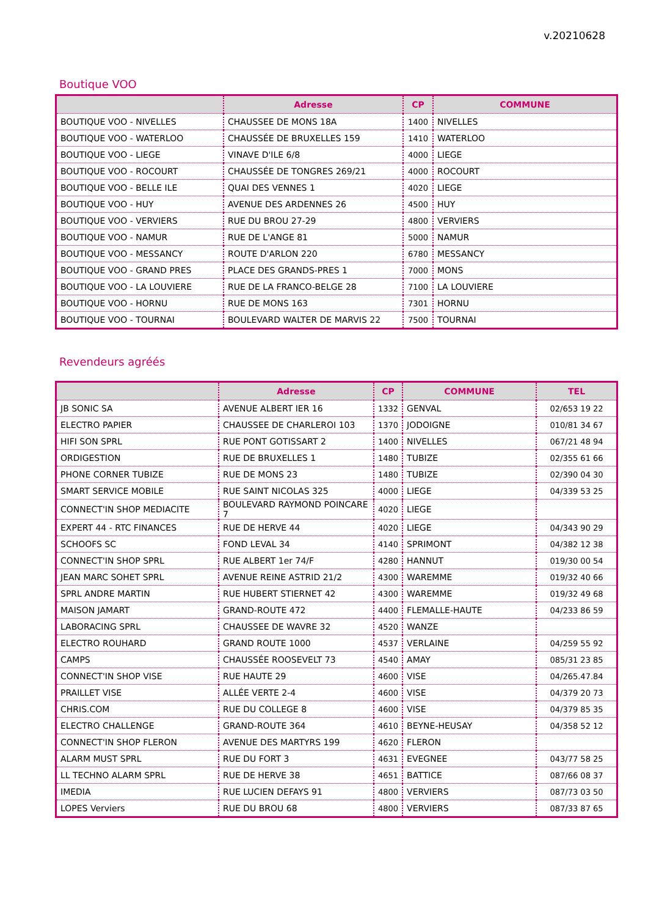v.20210628
Boutique VOO
| | Adresse | CP | COMMUNE |
| --- | --- | --- | --- |
| BOUTIQUE VOO - NIVELLES | CHAUSSEE DE MONS 18A | 1400 | NIVELLES |
| BOUTIQUE VOO - WATERLOO | CHAUSSÉE DE BRUXELLES 159 | 1410 | WATERLOO |
| BOUTIQUE VOO - LIEGE | VINAVE D'ILE 6/8 | 4000 | LIEGE |
| BOUTIQUE VOO - ROCOURT | CHAUSSÉE DE TONGRES 269/21 | 4000 | ROCOURT |
| BOUTIQUE VOO - BELLE ILE | QUAI DES VENNES 1 | 4020 | LIEGE |
| BOUTIQUE VOO - HUY | AVENUE DES ARDENNES 26 | 4500 | HUY |
| BOUTIQUE VOO - VERVIERS | RUE DU BROU 27-29 | 4800 | VERVIERS |
| BOUTIQUE VOO - NAMUR | RUE DE L'ANGE 81 | 5000 | NAMUR |
| BOUTIQUE VOO - MESSANCY | ROUTE D'ARLON 220 | 6780 | MESSANCY |
| BOUTIQUE VOO - GRAND PRES | PLACE DES GRANDS-PRES 1 | 7000 | MONS |
| BOUTIQUE VOO - LA LOUVIERE | RUE DE LA FRANCO-BELGE 28 | 7100 | LA LOUVIERE |
| BOUTIQUE VOO - HORNU | RUE DE MONS 163 | 7301 | HORNU |
| BOUTIQUE VOO - TOURNAI | BOULEVARD WALTER DE MARVIS 22 | 7500 | TOURNAI |
Revendeurs agréés
| | Adresse | CP | COMMUNE | TEL |
| --- | --- | --- | --- | --- |
| JB SONIC SA | AVENUE ALBERT IER 16 | 1332 | GENVAL | 02/653 19 22 |
| ELECTRO PAPIER | CHAUSSEE DE CHARLEROI 103 | 1370 | JODOIGNE | 010/81 34 67 |
| HIFI SON SPRL | RUE PONT GOTISSART 2 | 1400 | NIVELLES | 067/21 48 94 |
| ORDIGESTION | RUE DE BRUXELLES 1 | 1480 | TUBIZE | 02/355 61 66 |
| PHONE CORNER TUBIZE | RUE DE MONS 23 | 1480 | TUBIZE | 02/390 04 30 |
| SMART SERVICE MOBILE | RUE SAINT NICOLAS 325 | 4000 | LIEGE | 04/339 53 25 |
| CONNECT'IN SHOP MEDIACITE | BOULEVARD RAYMOND POINCARE 7 | 4020 | LIEGE | |
| EXPERT 44 - RTC FINANCES | RUE DE HERVE 44 | 4020 | LIEGE | 04/343 90 29 |
| SCHOOFS SC | FOND LEVAL 34 | 4140 | SPRIMONT | 04/382 12 38 |
| CONNECT'IN SHOP SPRL | RUE ALBERT 1er 74/F | 4280 | HANNUT | 019/30 00 54 |
| JEAN MARC SOHET SPRL | AVENUE REINE ASTRID 21/2 | 4300 | WAREMME | 019/32 40 66 |
| SPRL ANDRE MARTIN | RUE HUBERT STIERNET 42 | 4300 | WAREMME | 019/32 49 68 |
| MAISON JAMART | GRAND-ROUTE 472 | 4400 | FLEMALLE-HAUTE | 04/233 86 59 |
| LABORACING SPRL | CHAUSSEE DE WAVRE 32 | 4520 | WANZE | |
| ELECTRO ROUHARD | GRAND ROUTE 1000 | 4537 | VERLAINE | 04/259 55 92 |
| CAMPS | CHAUSSÉE ROOSEVELT 73 | 4540 | AMAY | 085/31 23 85 |
| CONNECT'IN SHOP VISE | RUE HAUTE 29 | 4600 | VISE | 04/265.47.84 |
| PRAILLET VISE | ALLÉE VERTE 2-4 | 4600 | VISE | 04/379 20 73 |
| CHRIS.COM | RUE DU COLLEGE 8 | 4600 | VISE | 04/379 85 35 |
| ELECTRO CHALLENGE | GRAND-ROUTE 364 | 4610 | BEYNE-HEUSAY | 04/358 52 12 |
| CONNECT'IN SHOP FLERON | AVENUE DES MARTYRS 199 | 4620 | FLERON | |
| ALARM MUST SPRL | RUE DU FORT 3 | 4631 | EVEGNEE | 043/77 58 25 |
| LL TECHNO ALARM SPRL | RUE DE HERVE 38 | 4651 | BATTICE | 087/66 08 37 |
| IMEDIA | RUE LUCIEN DEFAYS 91 | 4800 | VERVIERS | 087/73 03 50 |
| LOPES Verviers | RUE DU BROU 68 | 4800 | VERVIERS | 087/33 87 65 |